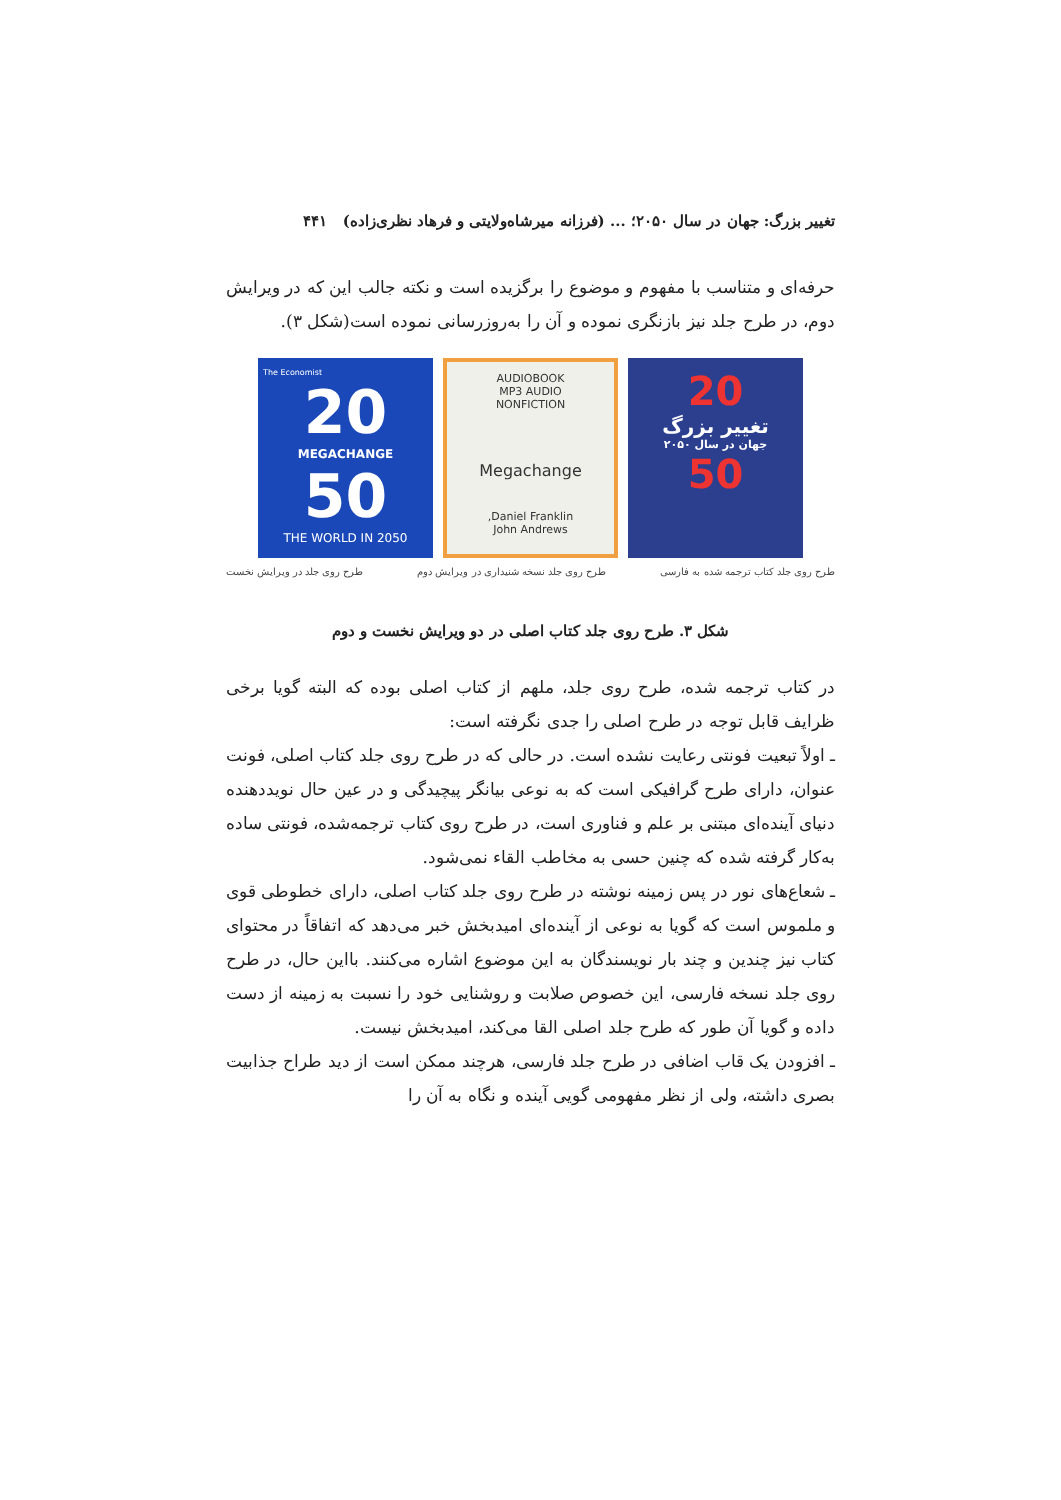تغییر بزرگ: جهان در سال ۲۰۵۰؛ ... (فرزانه میرشاه‌ولایتی و فرهاد نظری‌زاده) ۴۴۱
حرفه‌ای و متناسب با مفهوم و موضوع را برگزیده است و نکته جالب این که در ویرایش دوم، در طرح جلد نیز بازنگری نموده و آن را به‌روزرسانی نموده است(شکل ۳).
20
تغییر بزرگ
جهان در سال ۲۰۵۰
50
AUDIOBOOK
MP3 AUDIO
NONFICTION
Megachange
Daniel Franklin,
John Andrews
The Economist
20
MEGACHANGE
50
THE WORLD IN 2050
طرح روی جلد کتاب ترجمه شده به فارسی طرح روی جلد نسخه شنیداری در ویرایش دوم طرح روی جلد در ویرایش نخست
شکل ۳. طرح روی جلد کتاب اصلی در دو ویرایش نخست و دوم
در کتاب ترجمه شده، طرح روی جلد، ملهم از کتاب اصلی بوده که البته گویا برخی ظرایف قابل توجه در طرح اصلی را جدی نگرفته است:
ـ اولاً تبعیت فونتی رعایت نشده است. در حالی که در طرح روی جلد کتاب اصلی، فونت عنوان، دارای طرح گرافیکی است که به نوعی بیانگر پیچیدگی و در عین حال نویددهنده دنیای آینده‌ای مبتنی بر علم و فناوری است، در طرح روی کتاب ترجمه‌شده، فونتی ساده به‌کار گرفته شده که چنین حسی به مخاطب القاء نمی‌شود.
ـ شعاع‌های نور در پس زمینه نوشته در طرح روی جلد کتاب اصلی، دارای خطوطی قوی و ملموس است که گویا به نوعی از آینده‌ای امیدبخش خبر می‌دهد که اتفاقاً در محتوای کتاب نیز چندین و چند بار نویسندگان به این موضوع اشاره می‌کنند. بااین حال، در طرح روی جلد نسخه فارسی، این خصوص صلابت و روشنایی خود را نسبت به زمینه از دست داده و گویا آن طور که طرح جلد اصلی القا می‌کند، امیدبخش نیست.
ـ افزودن یک قاب اضافی در طرح جلد فارسی، هرچند ممکن است از دید طراح جذابیت بصری داشته، ولی از نظر مفهومی گویی آینده و نگاه به آن را